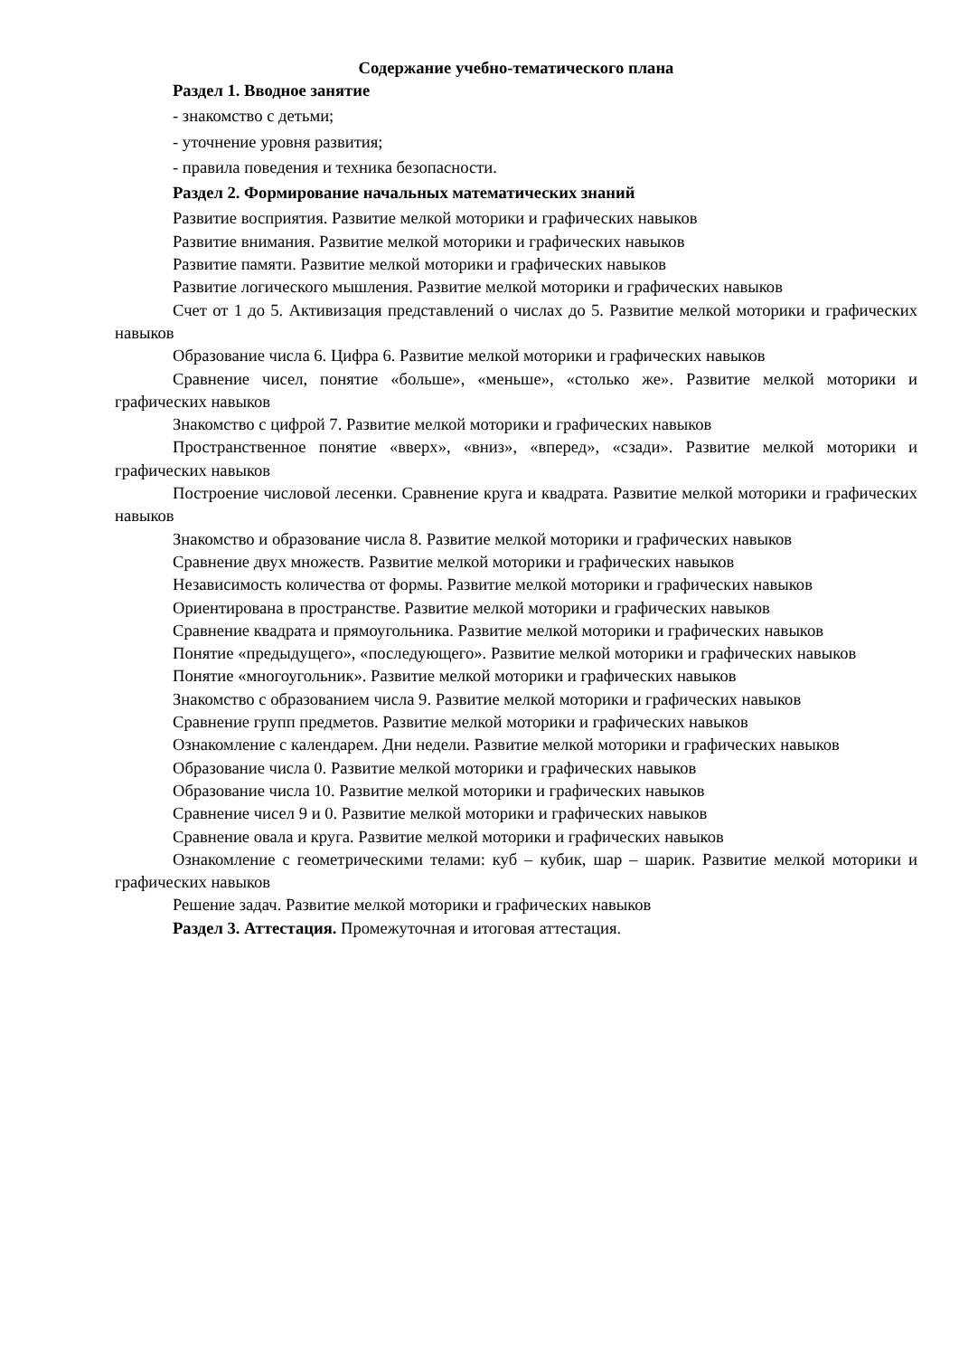Содержание учебно-тематического плана
Раздел 1. Вводное занятие
- знакомство с детьми;
- уточнение уровня развития;
- правила поведения и техника безопасности.
Раздел 2. Формирование начальных математических знаний
Развитие восприятия. Развитие мелкой моторики и графических навыков
Развитие внимания. Развитие мелкой моторики и графических навыков
Развитие памяти. Развитие мелкой моторики и графических навыков
Развитие логического мышления. Развитие мелкой моторики и графических навыков
Счет от 1 до 5. Активизация представлений о числах до 5. Развитие мелкой моторики и графических навыков
Образование числа 6. Цифра 6. Развитие мелкой моторики и графических навыков
Сравнение чисел, понятие «больше», «меньше», «столько же». Развитие мелкой моторики и графических навыков
Знакомство с цифрой 7. Развитие мелкой моторики и графических навыков
Пространственное понятие «вверх», «вниз», «вперед», «сзади». Развитие мелкой моторики и графических навыков
Построение числовой лесенки. Сравнение круга и квадрата. Развитие мелкой моторики и графических навыков
Знакомство и образование числа 8. Развитие мелкой моторики и графических навыков
Сравнение двух множеств. Развитие мелкой моторики и графических навыков
Независимость количества от формы. Развитие мелкой моторики и графических навыков
Ориентирована в пространстве. Развитие мелкой моторики и графических навыков
Сравнение квадрата и прямоугольника. Развитие мелкой моторики и графических навыков
Понятие «предыдущего», «последующего». Развитие мелкой моторики и графических навыков
Понятие «многоугольник». Развитие мелкой моторики и графических навыков
Знакомство с образованием числа 9. Развитие мелкой моторики и графических навыков
Сравнение групп предметов. Развитие мелкой моторики и графических навыков
Ознакомление с календарем. Дни недели. Развитие мелкой моторики и графических навыков
Образование числа 0. Развитие мелкой моторики и графических навыков
Образование числа 10. Развитие мелкой моторики и графических навыков
Сравнение чисел 9 и 0. Развитие мелкой моторики и графических навыков
Сравнение овала и круга. Развитие мелкой моторики и графических навыков
Ознакомление с геометрическими телами: куб – кубик, шар – шарик. Развитие мелкой моторики и графических навыков
Решение задач. Развитие мелкой моторики и графических навыков
Раздел 3. Аттестация. Промежуточная и итоговая аттестация.